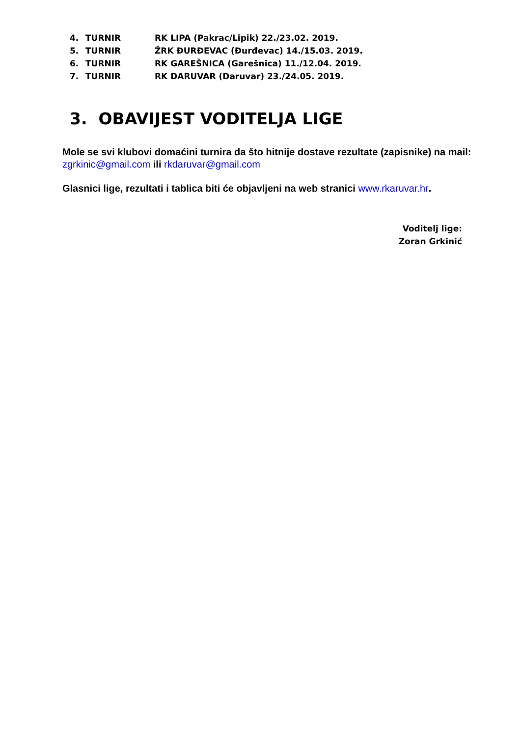4. TURNIR RK LIPA (Pakrac/Lipik) 22./23.02. 2019.
5. TURNIR ŽRK ĐURĐEVAC (Đurđevac) 14./15.03. 2019.
6. TURNIR RK GAREŠNICA (Garešnica) 11./12.04. 2019.
7. TURNIR RK DARUVAR (Daruvar) 23./24.05. 2019.
3. OBAVIJEST VODITELJA LIGE
Mole se svi klubovi domaćini turnira da što hitnije dostave rezultate (zapisnike) na mail: zgrkinic@gmail.com ili rkdaruvar@gmail.com
Glasnici lige, rezultati i tablica biti će objavljeni na web stranici www.rkaruvar.hr.
Voditelj lige:
Zoran Grkinić